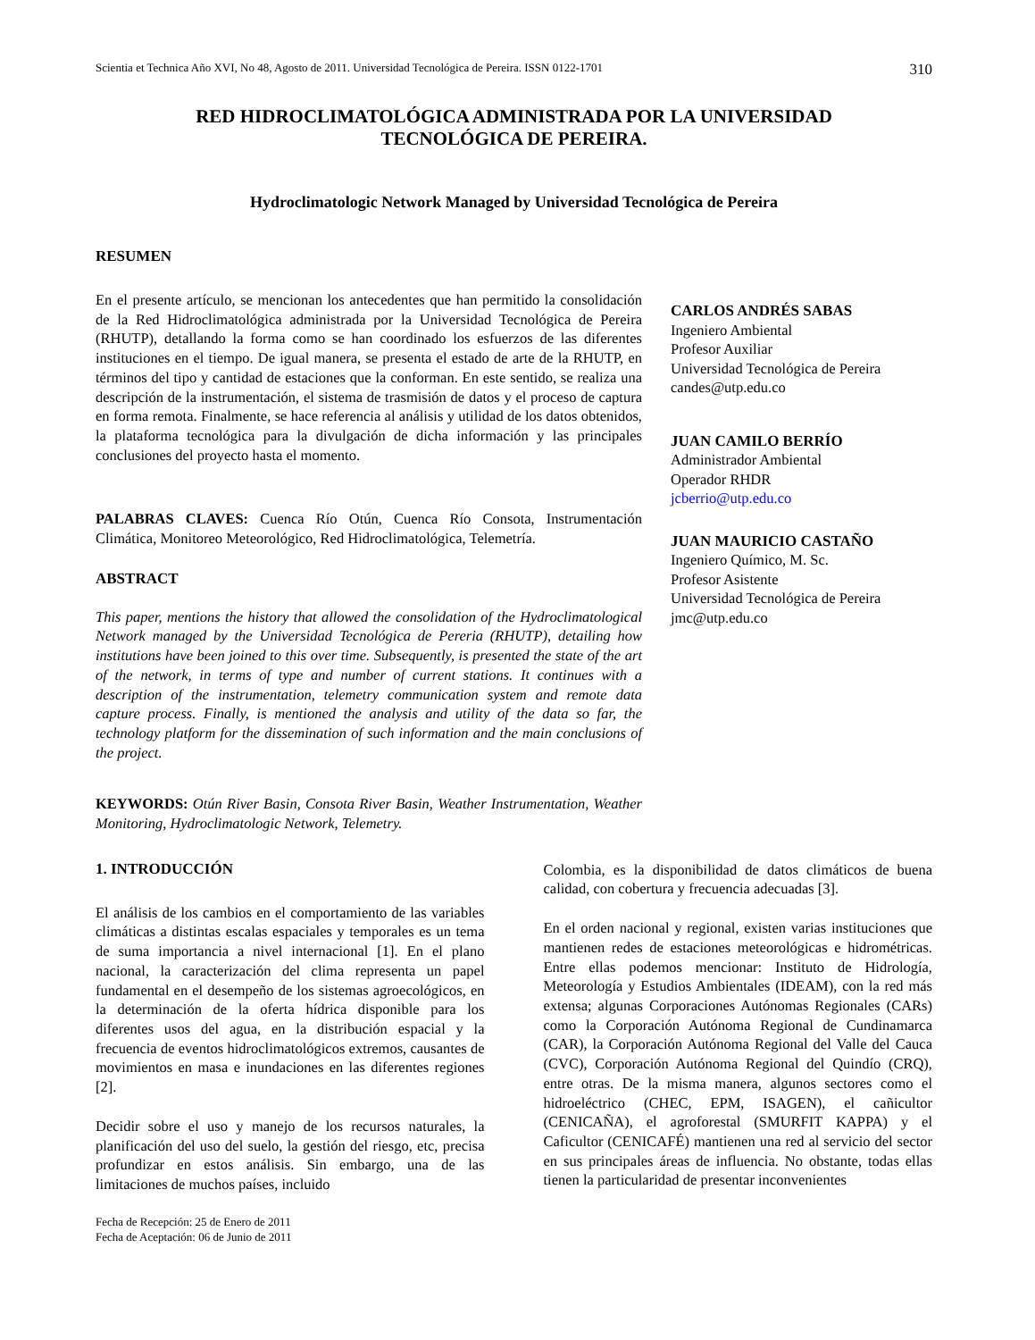Scientia et Technica Año XVI, No 48, Agosto de 2011. Universidad Tecnológica de Pereira. ISSN 0122-1701 310
RED HIDROCLIMATOLÓGICA ADMINISTRADA POR LA UNIVERSIDAD
TECNOLÓGICA DE PEREIRA.
Hydroclimatologic Network Managed by Universidad Tecnológica de Pereira
RESUMEN
En el presente artículo, se mencionan los antecedentes que han permitido la consolidación de la Red Hidroclimatológica administrada por la Universidad Tecnológica de Pereira (RHUTP), detallando la forma como se han coordinado los esfuerzos de las diferentes instituciones en el tiempo. De igual manera, se presenta el estado de arte de la RHUTP, en términos del tipo y cantidad de estaciones que la conforman. En este sentido, se realiza una descripción de la instrumentación, el sistema de trasmisión de datos y el proceso de captura en forma remota. Finalmente, se hace referencia al análisis y utilidad de los datos obtenidos, la plataforma tecnológica para la divulgación de dicha información y las principales conclusiones del proyecto hasta el momento.
PALABRAS CLAVES: Cuenca Río Otún, Cuenca Río Consota, Instrumentación Climática, Monitoreo Meteorológico, Red Hidroclimatológica, Telemetría.
ABSTRACT
This paper, mentions the history that allowed the consolidation of the Hydroclimatological Network managed by the Universidad Tecnológica de Pereria (RHUTP), detailing how institutions have been joined to this over time. Subsequently, is presented the state of the art of the network, in terms of type and number of current stations. It continues with a description of the instrumentation, telemetry communication system and remote data capture process. Finally, is mentioned the analysis and utility of the data so far, the technology platform for the dissemination of such information and the main conclusions of the project.
KEYWORDS: Otún River Basin, Consota River Basin, Weather Instrumentation, Weather Monitoring, Hydroclimatologic Network, Telemetry.
CARLOS ANDRÉS SABAS
Ingeniero Ambiental
Profesor Auxiliar
Universidad Tecnológica de Pereira
candes@utp.edu.co
JUAN CAMILO BERRÍO
Administrador Ambiental
Operador RHDR
jcberrio@utp.edu.co
JUAN MAURICIO CASTAÑO
Ingeniero Químico, M. Sc.
Profesor Asistente
Universidad Tecnológica de Pereira
jmc@utp.edu.co
1. INTRODUCCIÓN
El análisis de los cambios en el comportamiento de las variables climáticas a distintas escalas espaciales y temporales es un tema de suma importancia a nivel internacional [1]. En el plano nacional, la caracterización del clima representa un papel fundamental en el desempeño de los sistemas agroecológicos, en la determinación de la oferta hídrica disponible para los diferentes usos del agua, en la distribución espacial y la frecuencia de eventos hidroclimatológicos extremos, causantes de movimientos en masa e inundaciones en las diferentes regiones [2].
Decidir sobre el uso y manejo de los recursos naturales, la planificación del uso del suelo, la gestión del riesgo, etc, precisa profundizar en estos análisis. Sin embargo, una de las limitaciones de muchos países, incluido
Fecha de Recepción: 25 de Enero de 2011
Fecha de Aceptación: 06 de Junio de 2011
Colombia, es la disponibilidad de datos climáticos de buena calidad, con cobertura y frecuencia adecuadas [3].
En el orden nacional y regional, existen varias instituciones que mantienen redes de estaciones meteorológicas e hidrométricas. Entre ellas podemos mencionar: Instituto de Hidrología, Meteorología y Estudios Ambientales (IDEAM), con la red más extensa; algunas Corporaciones Autónomas Regionales (CARs) como la Corporación Autónoma Regional de Cundinamarca (CAR), la Corporación Autónoma Regional del Valle del Cauca (CVC), Corporación Autónoma Regional del Quindío (CRQ), entre otras. De la misma manera, algunos sectores como el hidroeléctrico (CHEC, EPM, ISAGEN), el cañicultor (CENICAÑA), el agroforestal (SMURFIT KAPPA) y el Caficultor (CENICAFÉ) mantienen una red al servicio del sector en sus principales áreas de influencia. No obstante, todas ellas tienen la particularidad de presentar inconvenientes